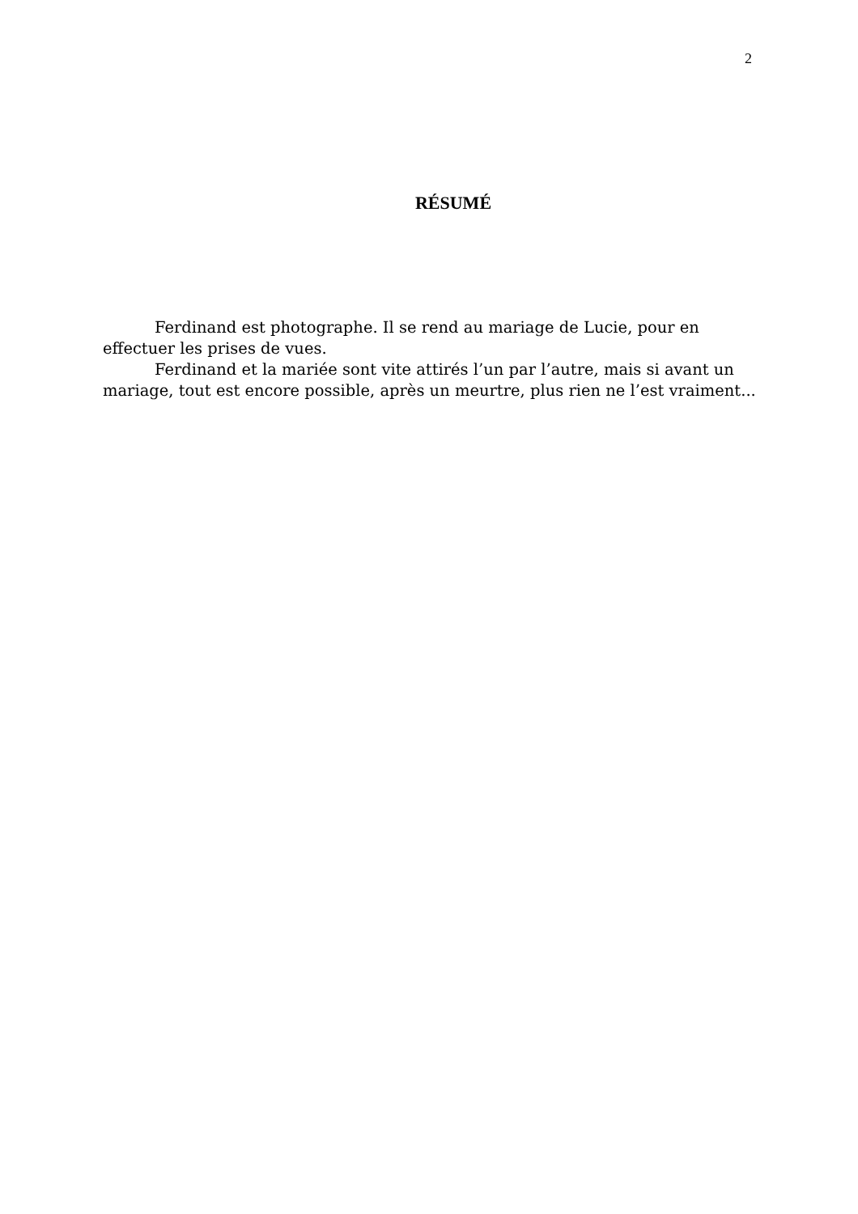2
RÉSUMÉ
Ferdinand est photographe. Il se rend au mariage de Lucie, pour en effectuer les prises de vues.
Ferdinand et la mariée sont vite attirés l’un par l’autre, mais si avant un mariage, tout est encore possible, après un meurtre, plus rien ne l’est vraiment...